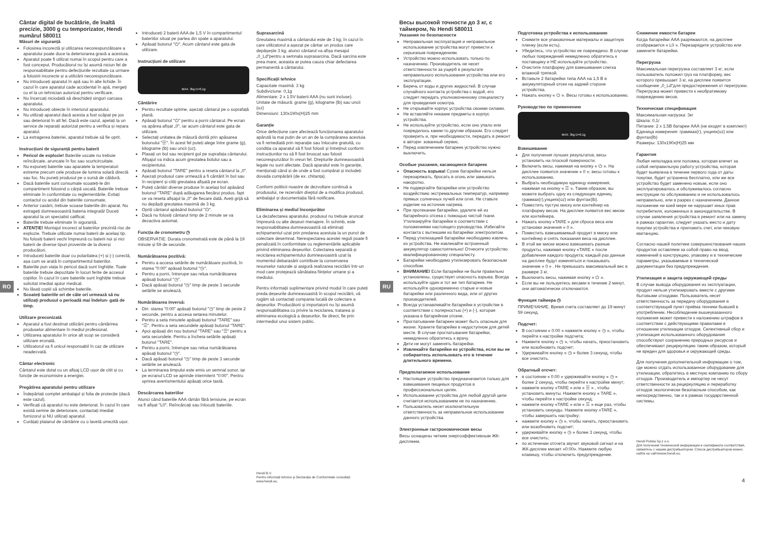RO
Cântar digital de bucătărie, de înaltă precizie, 3000 g cu temporizator, Hendi numărul 580011
Măsuri de siguranță
Folosirea incorectă și utilizarea necorespunzătoare a aparatului poate duce la deteriorarea gravă a acestuia.
Aparatul poate fi utilizat numai în scopul pentru care a fost conceput. Producătorul nu își asumă niciun fel de responsabilitate pentru defecțiunile rezultate ca urmare a folosirii incorecte și a utilizării necorespunzătoare.
Nu introduceți aparatul în apă sau în alte lichide. În cazul în care aparatul cade accidental în apă, mergeți cu el la un tehnician autorizat pentru verificare.
Nu încercați niciodată să deschideți singuri carcasa aparatului.
Nu introduceți obiecte în interiorul aparatului.
Nu utilizați aparatul dacă acesta a fost scăpat pe jos sau deteriorat în alt fel. Dacă este cazul, apelați la un service de reparații autorizat pentru a verifica și repara aparatul.
La extragerea bateriei, aparatul trebuie să fie oprit.
Instrucțiuni de siguranță pentru baterii
Pericol de explozie! Bateriile uscate nu trebuie reîncărcate, aruncate în foc sau scurtcircuitate.
Nu expuneți bateriile sau aparatele la temperaturi extreme precum cele produse de lumina solară directă sau foc. Nu puneți produsul pe o sursă de căldură.
Dacă bateriile sunt consumate scoateți-le din compartiment folosind o cârpă uscată. Bateriile trebuie eliminate în conformitate cu reglementările. Evitați contactul cu acidul din bateriile consumate.
Anterior casării, trebuie scoase bateriile din aparat. Nu extrageți dumneavoastră bateria integrată! Duceți aparatul la un specialist calificat.
Bateriile trebuie eliminate în siguranță.
ATENȚIE! Montajul incorect al bateriilor prezintă risc de explozie. Trebuie utilizate numai baterii de același tip. Nu folosiți baterii vechi împreună cu baterii noi și nici baterii de diverse tipuri provenite de la diverși producători.
Introduceți bateriile doar cu polaritatea (+) și (-) corectă, așa cum se arată în compartimentul bateriilor.
Bateriile pun viața în pericol dacă sunt înghițite. Toate bateriile trebuie depozitate în locuri ferite de accesul copiilor. În cazul în care bateriile sunt înghițite trebuie solicitat imediat ajutor medical.
Nu lăsați copiii să schimbe bateriile.
Scoateți bateriile ori de câte ori urmează să nu utilizați produsul o perioadă mai îndelun- gată de timp.
Utilizare preconizată
Aparatul a fost destinat utilizării pentru cântărirea produselor alimentare în mediul profesional.
Utilizarea aparatului în orice alt scop se consideră utilizare eronată.
Utilizatorul va fi unicul responsabil în caz de utilizare neadecvată.
Cântar electronic
Cântarul este dotat cu un afișaj LCD ușor de citit și cu funcție de economisire a energiei.
Pregătirea aparatului pentru utilizare
Îndepărtați complet ambalajul și folia de protecție (dacă este cazul).
Verificați că aparatul nu este deteriorat. În cazul în care există semne de deteriorare, contactați imediat furnizorul și NU utilizați aparatul.
Curățați platanul de cântărire cu o lavetă umezită ușor.
Introduceți 2 baterii AAA de 1,5 V în compartimentul bateriilor situat pe partea din spate a aparatului.
Apăsați butonul "⏻". Acum cântarul este gata de utilizare.
Instrucțiuni de utilizare
MAX. 3kg D=0,1g
Cântărire
Pentru rezultate optime, așezați cântarul pe o suprafață plană.
Apăsați butonul "⏻" pentru a porni cântarul. Pe ecran va apărea afișat „0", iar acum cântarul este gata de utilizare.
Selectați unitatea de măsură dorită prin apăsarea butonului "☰". În acest fel puteți alege între grame (g), kilograme (lb) sau uncii (oz).
Plasați un bol sau recipient gol pe suprafața cântarului. Afișajul va indica acum greutatea bolului sau a recipientului.
Apăsați butonul "TARE" pentru a reseta cântarul la „0".
Așezați produsul care urmează a fi cântărit în bol sau în recipient și citiți greutatea afișată pe ecran.
Puteți cântări diverse produse în același bol apăsând butonul "TARE" după adăugarea fiecărui produs, fapt ce va reseta afișajul la „0" de fiecare dată. Aveți grijă să nu depășiți greutatea maximă de 3 kg.
Opriți cântarul apăsând butonul "⏻".
Dacă nu folosiți cântarul timp de 2 minute se va dezactiva automat.
Funcția de cronometru ◷
OBSERVAȚIE: Durata cronometrată este de până la 19 minute și 59 de secunde.
Numărătoarea pozitivă:
Pentru a accesa setările de numărătoare pozitivă, în starea "0:00" apăsați butonul "◷".
Pentru a porni, întrerupe sau relua numărătoarea apăsați butonul "◷".
Dacă apăsați butonul "◷" timp de peste 3 secunde setările se anulează.
Numărătoarea inversă:
Din: starea "0:00" apăsați butonul "◷" timp de peste 2 secunde, pentru a accesa setarea minutelor.
Pentru a seta minutele apăsați butonul "TARE" sau "☰". Pentru a seta secundele apăsați butonul "TARE".
Apoi apăsați din nou butonul "TARE" sau "☰" pentru a seta secundele. Pentru a încheia setările apăsați butonul "TARE".
Pentru a porni, întrerupe sau relua numărătoarea apăsați butonul "◷".
Dacă apăsați butonul "◷" timp de peste 3 secunde setările se anulează.
La terminarea timpului este emis un semnal sonor, iar pe ecranul LCD se aprinde intermitent "0:00". Pentru oprirea avertismentului apăsați orice tastă.
Descărcarea bateriilor
Atunci când bateriile AAA rămân fără tensiune, pe ecran va fi afișat "L0". Reîncărcați sau înlocuiți bateriile.
Suprasarcină
Greutatea maximă a cântarului este de 3 kg; în cazul în care utilizatorul a așezat pe cântar un produs care depășește 3 kg, atunci cântarul va afișa mesajul „0_Ld"pentru a semnala suprasarcina. Dacă sarcina este prea mare, aceasta ar putea cauza chiar defectarea permanentă a cântarului.
Specificații tehnice
Capacitate maximă: 3 kg
Subdiviziune: 0,1g
Alimentare: 2 x 1.5V baterii AAA (nu sunt incluse).
Unitate de măsură: grame (g), kilograme (lb) sau uncii (oz)
Dimensiuni: 130x190x(H)25 mm
Garanție
Orice defecțiune care afectează funcționarea aparatului apărută la mai puțin de un an de la cumpărarea acestuia va fi remediată prin reparație sau înlocuire gratuită, cu condiția ca aparatul să fi fost folosit și întreținut conform instrucțiunilor nu să fi fost bruscat sau folosit necorespunzător în vreun fel. Drepturile dumneavoastră legale nu sunt afectate. Dacă aparatul este în garanție, menționați când și de unde a fost cumpărat și includeți dovada cumpărării (de ex. chitanța).
Conform politicii noastre de dezvoltare continuă a produsului, ne rezervăm dreptul de a modifica produsul, ambalajul și documentația fără notificare.
Eliminarea și mediul înconjurător
La dezafectarea aparatului, produsul nu trebuie aruncat împreună cu alte deșeuri menajere. În schimb, este responsabilitatea dumneavoastră să eliminați echipamentul uzat prin predarea acestuia la un punct de colectare desemnat. Nerespectarea acestei reguli poate fi penalizată în conformitate cu reglementările aplicabile privind eliminarea deșeurilor. Colectarea separată și reciclarea echipamentului dumneavoastră uzat la momentul debarasării contribuie la conservarea resurselor naturale și asigură realizarea reciclării într-un mod care protejează sănătatea ființelor umane și a mediului.
Pentru informații suplimentare privind modul în care puteți preda deșeurile dumneavoastră în scopul reciclării, vă rugăm să contactați compania locală de colectare a deșeurilor. Producătorii și importatorii nu își asumă responsabilitatea cu privire la reciclarea, tratarea și eliminarea ecologică a deșeurilor, fie direct, fie prin intermediul unui sistem public.
Hendi B.V.
Pentru informații tehnice și Declarația de Conformitate consultați www.hendi.eu.
RU
Весы высокой точности до 3 кг, с таймером, № Hendi 580011
Указания по безопасности
Неправильная эксплуатация и неправильное использование устройства могут привести к серьезным повреждениям.
Устройство можно использовать только по назначению. Производитель не несет ответственности за ущерб в результате неправильного использования устройства или его эксплуатации.
Беречь от воды и других жидкостей. В случае случайного контакта устройства с водой, его следует передать уполномоченному специалисту для проведения осмотра.
Не открывайте корпус устройства своими силами.
Не вставляйте никакие предметы в корпус устройства.
Не используйте устройство, если оно упало или повредилось каким-то другим образом. Его следует проверить и, при необходимости, передать в ремонт в автори- зованный сервис.
Перед извлечением батареек устройство нужно выключить.
Особые указания, касающиеся батареек
Опасность взрыва! Сухие батарейки нельзя перезаряжать, бросать в огонь или замыкать накоротко.
Не подвергайте батарейки или устройство воздействию экстремальных температур, например прямых солнечных лучей или огня. Не ставьте изделие на источник нагрева.
При протекании батарейки, удалите её из батарейного отсека с помощью чистой ткани. Утилизируйте батарейки в соответствии с положениями настоящего руководства. Избегайте контакта с вытекшим из батарейки электролитом.
Перед утилизацией батарейки необходимо извлечь из устройства. Не извлекайте встроенный аккумулятор самостоятельно! Отнесите устройство квалифицированному специалисту.
Батарейки необходимо утилизировать безопасным способом.
ВНИМАНИЕ! Если батарейки не были правильно установлены, существует опасность взрыва. Всегда используйте один и тот же тип батареек. Не используйте одновременно старые и новые батарейки или различного вида, или от других производителей.
Всегда устанавливайте батарейки в устройстве в соответствии с полярностью (+) и (-), которая указана в батарейном отсеке.
Проглатывание батареек может быть опасным для жизни. Храните батарейки в недоступном для детей месте. В случае проглатывания батарейки, немедленно обратитесь к врачу.
Дети не могут заменять батарейки.
Извлекайте батарейки из устройства, если вы не собираетесь использовать его в течение длительного времени.
Предполагаемое использование
Настоящее устройство предназначается только для взвешивания пищевых продуктов в профессиональных целях.
Использование устройства для любой другой цели считается использованием не по назначению.
Пользователь несет исключительную ответственность за неправильное использование данного устройства.
Электронные гастрономические весы
Весы оснащены четким энергоэффективным ЖК-дисплеем.
Подготовка устройства к использованию
Снимите все упаковочные материалы и защитную пленку (если есть).
Убедитесь, что устройство не повреждено. В случае любых повреждений немедленно обратитесь к поставщику и НЕ используйте устройство.
Очистите платформу для взвешивания слегка влажной тряпкой.
Вставьте 2 батарейки типа ААА на 1,5 В в аккумуляторный отсек на задней стороне устройства.
Нажать кнопку « ⏻ ». Весы готовы к использованию.
Руководство по применению
MAX. 3kg D=0,1g
Взвешивание
Для получения лучших результатов, весы установить на плоской поверхности.
Включить весы, нажимая на кнопку « ⏻ ». На дисплее появится значение « 0 »; весы готовы к использованию.
Выбрать необходимую единицу измерения, нажимая на кнопку « ☰ ». Таким образом, вы можете выбрать одну из следующих единиц: граммах(г),унциях(oz) или фунтах(lb).
Поместить пустую миску или контейнер на платформу весов. На дисплее появится вес миски или контейнера.
Нажать кнопку «TARE » для сброса веса или установки значения « 0 ».
Поместить взвешиваемый продукт в миску или контейнер и снять показания веса на дисплее.
В этой же миске можно взвешивать разные продукты, нажимая кнопку «TARE » после добавления каждого продукта; каждый раз данные на дисплее будут изменяться и показывать значение « 0 » . Не превышать максимальный вес в размере 3 кг.
Выключить весы, нажимая кнопку « ⏻ ».
Если вы не пользуетесь весами в течение 2 минут, они автоматически отключаются.
Функция таймера ◷
ПРИМЕЧАНИЕ. Время счета составляет до 19 минут 59 секунд.
Подсчет:
В состоянии « 0:00 » нажмите кнопку « ◷ », чтобы перейти к настройке подсчета;
Нажмите кнопку « ◷ », чтобы начать, приостановить или возобновить подсчет;
Удерживайте кнопку « ◷ » более 3 секунд, чтобы все очистить.
Обратный отсчет:
в состоянии « 0:00 » удерживайте кнопку « ◷ » более 2 секунд, чтобы перейти к настройке минут;
нажмите кнопку «TARE » или « ☰ » , чтобы установить минуты. Нажмите кнопку « TARE », чтобы перейти к настройке секунд;
нажмите кнопку «TARE » или « ☰ » еще раз, чтобы установить секунды. Нажмите кнопку «TARE », чтобы завершить настройку;
нажмите кнопку « ◷ », чтобы начать, приостановить или возобновить подсчет;
удерживайте кнопку « ◷ » более 3 секунд, чтобы все очистить;
по истечении отсчета звучит звуковой сигнал и на ЖК-дисплее мигает «0:00». Нажмите любую клавишу, чтобы отключить предупреждение.
Снижение емкости батареи
Когда батарейки ААА разряжаются, на дисплее отображается « L0 ». Перезарядите устройство или замените батарейки.
Перегрузка
Максимальная перегрузка составляет 3 кг; если пользователь положил груз на платформу, вес которого превышает 3 кг, на дисплее появится сообщение „0_Ld"для предостережения от перегрузки. Перегрузка может привести к необратимому повреждению весов.
Техническая спецификация
Максимальная нагрузка: 3кг
Шкала: 0,1г
Питание: 2 x 1,5В батареи ААА (не входят в комплект)
Единица измерения: граммах(г), унциях(oz) или фунтах(lb)
Размеры: 130x190x(H)25 мм
Гарантия
Любая неполадка или поломка, которая влечет за собой неправильную работу устройства, которая будет выявлена в течение первого года от даты покупки, будет устранена бесплатно, или же все устройство будет заменено новым, если оно эксплуатировалось и обслуживалось согласно инструкции по обслуживанию и не использовалось неправильно, или в разрез с назначением. Данное положение ни коей мере не нарушает иных прав потребителя, изложенных в законодательстве. В случае заявления устройства в ремонт или на замену в рамках гарантии, следует указать место и дату покупки устройства и приложить счет, или чековую квитанцию.
Согласно нашей политике совершенствования наших продуктов оставляем за собой право на ввод изменений в конструкцию, упаковку и в технические параметры, указываемые в технической документации без предупреждения.
Утилизация и защита окружающей среды
В случае вывода оборудования из эксплуатации, продукт нельзя утилизировать вместе с другими бытовыми отходами. Пользователь несет ответственность за передачу оборудования в соответствующий пункт приёма техники бывшей в употреблении. Несоблюдение вышеуказанного положения может привести к наложению штрафов в соответствии с действующими правилами в отношении утилизации отходов. Селективный сбор и утилизация использованного оборудования способствуют сохранению природных ресурсов и обеспечивают рециркуляцию таким образом, который не вреден для здоровья и окружающей среды.
Для получения дополнительной информации о том, где можно отдать использованное оборудование для утилизации, обратитесь в местную компанию по сбору отходов. Производитель и импортер не несут ответственности за рециркуляцию и переработку отходов экологически безопасным способом, как непосредственно, так и в рамках государственной системы.
Hendi Polska Sp.z o.o.
Для получения технической информации и сертификата соответствия, свяжитесь с нашим дистрибьютором. Список дистрибьюторов можно найти на сайтеwww.hendi.eu.
4